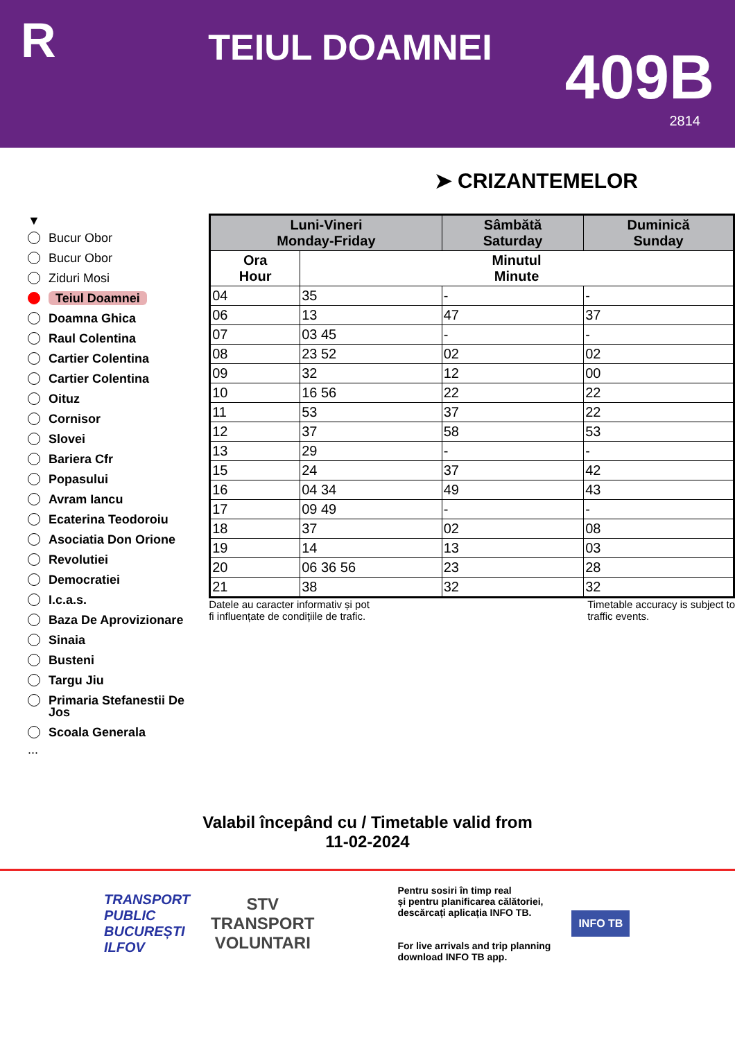R
TEIUL DOAMNEI
409B
2814
➤ CRIZANTEMELOR
▼
Bucur Obor
Bucur Obor
Ziduri Mosi
Teiul Doamnei
Doamna Ghica
Raul Colentina
Cartier Colentina
Cartier Colentina
Oituz
Cornisor
Slovei
Bariera Cfr
Popasului
Avram Iancu
Ecaterina Teodoroiu
Asociatia Don Orione
Revolutiei
Democratiei
I.c.a.s.
Baza De Aprovizionare
Sinaia
Busteni
Targu Jiu
Primaria Stefanestii De Jos
Scoala Generala
...
| Luni-Vineri Monday-Friday | | Sâmbătă Saturday | Duminică Sunday |
| --- | --- | --- | --- |
| Ora Hour | Minutul Minute | | |
| 04 | 35 | - | - |
| 06 | 13 | 47 | 37 |
| 07 | 03 45 | - | - |
| 08 | 23 52 | 02 | 02 |
| 09 | 32 | 12 | 00 |
| 10 | 16 56 | 22 | 22 |
| 11 | 53 | 37 | 22 |
| 12 | 37 | 58 | 53 |
| 13 | 29 | - | - |
| 15 | 24 | 37 | 42 |
| 16 | 04 34 | 49 | 43 |
| 17 | 09 49 | - | - |
| 18 | 37 | 02 | 08 |
| 19 | 14 | 13 | 03 |
| 20 | 06 36 56 | 23 | 28 |
| 21 | 38 | 32 | 32 |
Datele au caracter informativ și pot
fi influențate de condițiile de trafic. Timetable accuracy is subject to
traffic events.
Valabil începând cu / Timetable valid from
11-02-2024
TRANSPORT
PUBLIC
BUCUREȘTI
ILFOV
STV
TRANSPORT
VOLUNTARI
Pentru sosiri în timp real
și pentru planificarea călătoriei,
descărcați aplicația INFO TB.
For live arrivals and trip planning
download INFO TB app.
INFO TB